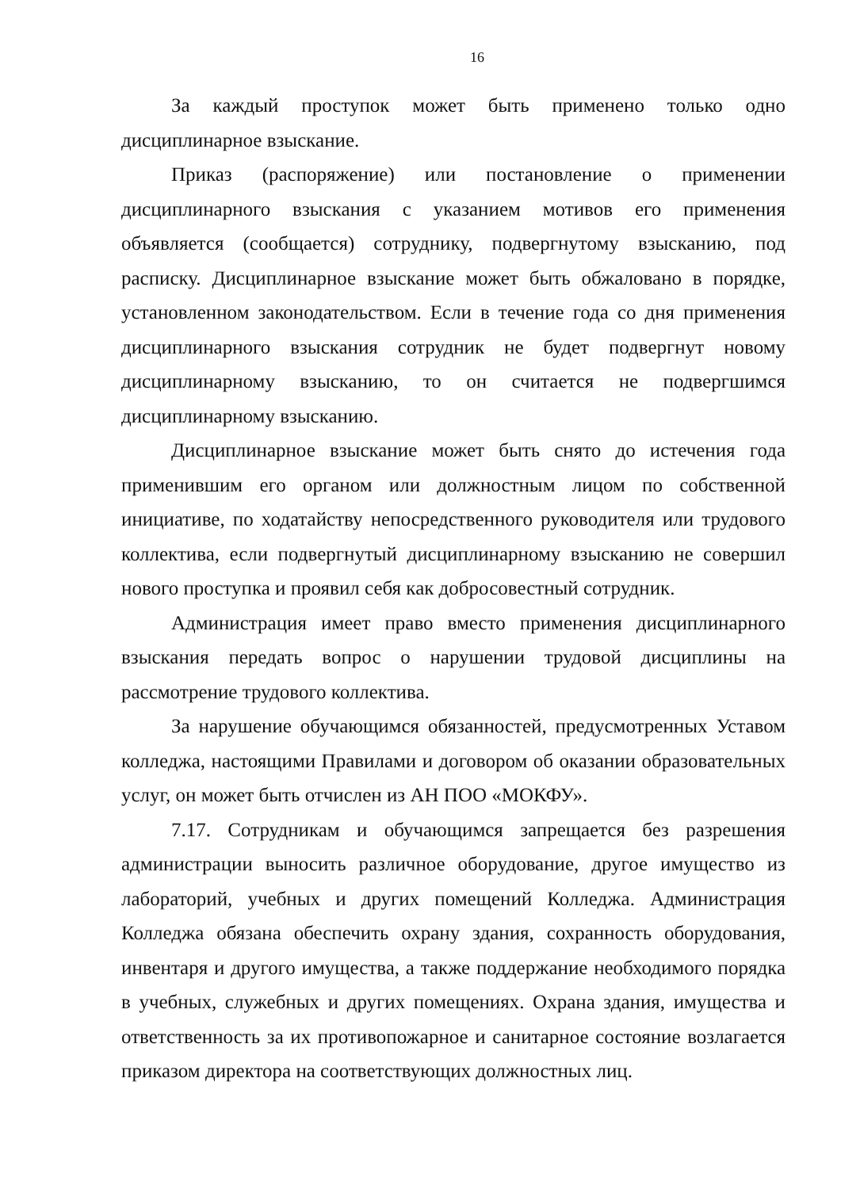16
За каждый проступок может быть применено только одно дисциплинарное взыскание.
Приказ (распоряжение) или постановление о применении дисциплинарного взыскания с указанием мотивов его применения объявляется (сообщается) сотруднику, подвергнутому взысканию, под расписку. Дисциплинарное взыскание может быть обжаловано в порядке, установленном законодательством. Если в течение года со дня применения дисциплинарного взыскания сотрудник не будет подвергнут новому дисциплинарному взысканию, то он считается не подвергшимся дисциплинарному взысканию.
Дисциплинарное взыскание может быть снято до истечения года применившим его органом или должностным лицом по собственной инициативе, по ходатайству непосредственного руководителя или трудового коллектива, если подвергнутый дисциплинарному взысканию не совершил нового проступка и проявил себя как добросовестный сотрудник.
Администрация имеет право вместо применения дисциплинарного взыскания передать вопрос о нарушении трудовой дисциплины на рассмотрение трудового коллектива.
За нарушение обучающимся обязанностей, предусмотренных Уставом колледжа, настоящими Правилами и договором об оказании образовательных услуг, он может быть отчислен из АН ПОО «МОКФУ».
7.17. Сотрудникам и обучающимся запрещается без разрешения администрации выносить различное оборудование, другое имущество из лабораторий, учебных и других помещений Колледжа. Администрация Колледжа обязана обеспечить охрану здания, сохранность оборудования, инвентаря и другого имущества, а также поддержание необходимого порядка в учебных, служебных и других помещениях. Охрана здания, имущества и ответственность за их противопожарное и санитарное состояние возлагается приказом директора на соответствующих должностных лиц.